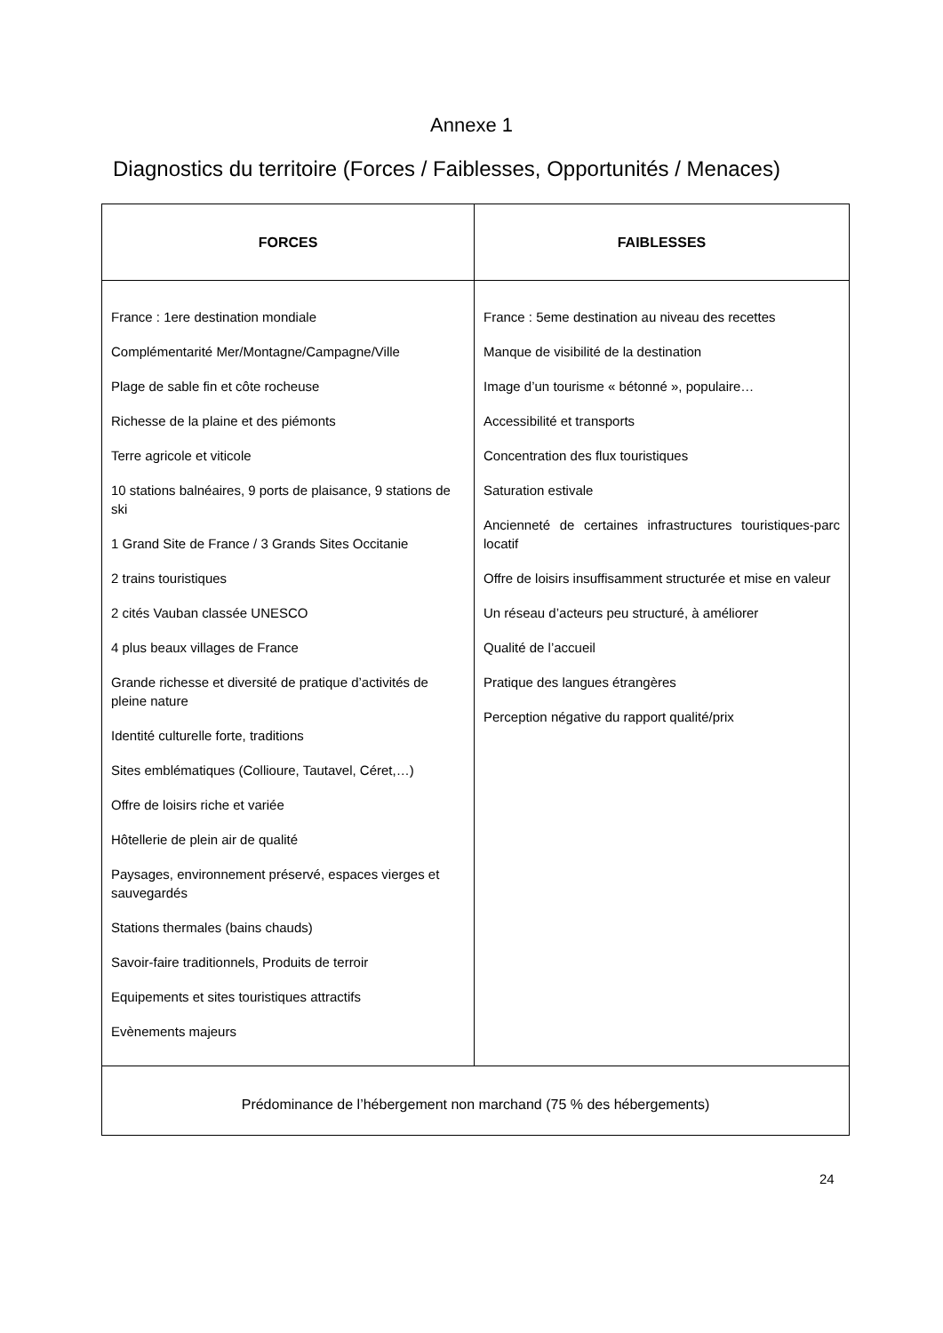Annexe 1
Diagnostics du territoire (Forces / Faiblesses, Opportunités / Menaces)
| FORCES | FAIBLESSES |
| --- | --- |
| France : 1ere destination mondiale Complémentarité Mer/Montagne/Campagne/Ville Plage de sable fin et côte rocheuse Richesse de la plaine et des piémonts Terre agricole et viticole 10 stations balnéaires, 9 ports de plaisance, 9 stations de ski 1 Grand Site de France / 3 Grands Sites Occitanie 2 trains touristiques 2 cités Vauban classée UNESCO 4 plus beaux villages de France Grande richesse et diversité de pratique d’activités de pleine nature Identité culturelle forte, traditions Sites emblématiques (Collioure, Tautavel, Céret,…) Offre de loisirs riche et variée Hôtellerie de plein air de qualité Paysages, environnement préservé, espaces vierges et sauvegardés Stations thermales (bains chauds) Savoir-faire traditionnels, Produits de terroir Equipements et sites touristiques attractifs Evènements majeurs | France : 5eme destination au niveau des recettes Manque de visibilité de la destination Image d’un tourisme « bétonné », populaire… Accessibilité et transports Concentration des flux touristiques Saturation estivale Ancienneté de certaines infrastructures touristiques-parc locatif Offre de loisirs insuffisamment structurée et mise en valeur Un réseau d’acteurs peu structuré, à améliorer Qualité de l’accueil Pratique des langues étrangères Perception négative du rapport qualité/prix |
| Prédominance de l’hébergement non marchand (75 % des hébergements) | |
24